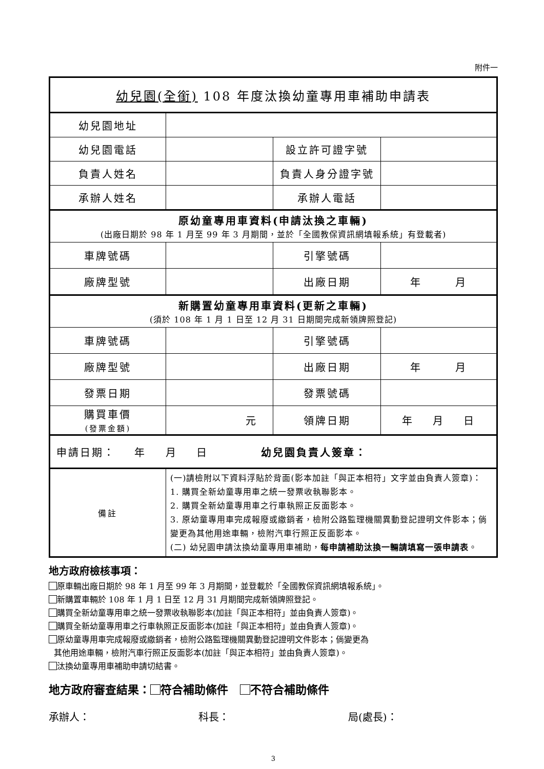附件一
| 幼兒園(全銜) 108 年度汰換幼童專用車補助申請表 | | | |
| 幼兒園地址 | | | |
| 幼兒園電話 | | 設立許可證字號 | |
| 負責人姓名 | | 負責人身分證字號 | |
| 承辦人姓名 | | 承辦人電話 | |
| 原幼童專用車資料(申請汰換之車輛) (出廠日期於 98 年 1 月至 99 年 3 月期間，並於「全國教保資訊網填報系統」有登載者) | | | |
| 車牌號碼 | | 引擎號碼 | |
| 廠牌型號 | | 出廠日期 | 年 月 |
| 新購置幼童專用車資料(更新之車輛) (須於 108 年 1 月 1 日至 12 月 31 日期間完成新領牌照登記) | | | |
| 車牌號碼 | | 引擎號碼 | |
| 廠牌型號 | | 出廠日期 | 年 月 |
| 發票日期 | | 發票號碼 | |
| 購買車價 (發票金額) | 元 | 領牌日期 | 年 月 日 |
| 申請日期： 年 月 日 幼兒園負責人簽章： | | | |
| 備註 | (一)請檢附以下資料浮貼於背面(影本加註「與正本相符」文字並由負責人簽章)： 1. 購買全新幼童專用車之統一發票收執聯影本。 2. 購買全新幼童專用車之行車執照正反面影本。 3. 原幼童專用車完成報廢或繳銷者，檢附公路監理機關異動登記證明文件影本；倘變更為其他用途車輛，檢附汽車行照正反面影本。 (二) 幼兒園申請汰換幼童專用車補助， 每申請補助汰換一輛請填寫一張申請表 。 | | |
地方政府檢核事項：
原車輛出廠日期於 98 年 1 月至 99 年 3 月期間，並登載於「全國教保資訊網填報系統」。
新購置車輛於 108 年 1 月 1 日至 12 月 31 月期間完成新領牌照登記。
購買全新幼童專用車之統一發票收執聯影本(加註「與正本相符」並由負責人簽章)。
購買全新幼童專用車之行車執照正反面影本(加註「與正本相符」並由負責人簽章)。
原幼童專用車完成報廢或繳銷者，檢附公路監理機關異動登記證明文件影本；倘變更為
其他用途車輛，檢附汽車行照正反面影本(加註「與正本相符」並由負責人簽章)。
汰換幼童專用車補助申請切結書。
地方政府審查結果： 符合補助條件 不符合補助條件
承辦人： 科長： 局(處長)：
3